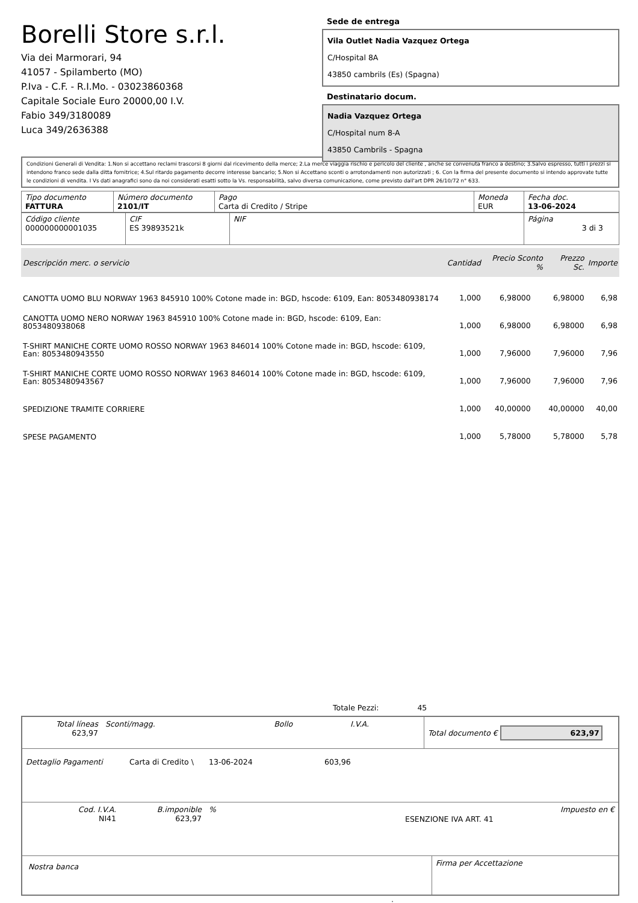Borelli Store s.r.l.
Via dei Marmorari, 94
41057 - Spilamberto (MO)
P.Iva - C.F. - R.I.Mo. - 03023860368
Capitale Sociale Euro 20000,00 I.V.
Fabio 349/3180089
Luca 349/2636388
Sede de entrega
Vila Outlet Nadia Vazquez Ortega
C/Hospital 8A
43850 cambrils (Es) (Spagna)
Destinatario docum.
Nadia Vazquez Ortega
C/Hospital num 8-A
43850 Cambrils - Spagna
Condizioni Generali di Vendita: 1.Non si accettano reclami trascorsi 8 giorni dal ricevimento della merce; 2.La merce viaggia rischio e pericolo del cliente , anche se convenuta franco a destino; 3.Salvo espresso, tutti i prezzi si intendono franco sede dalla ditta fornitrice; 4.Sul ritardo pagamento decorre interesse bancario; 5.Non si Accettano sconti o arrotondamenti non autorizzati ; 6. Con la firma del presente documento si intendo approvate tutte le condizioni di vendita. I Vs dati anagrafici sono da noi considerati esatti sotto la Vs. responsabilità, salvo diversa comunicazione, come previsto dall'art DPR 26/10/72 n° 633.
| Tipo documento FATTURA | Número documento 2101/IT | Pago Carta di Credito / Stripe | Moneda EUR | Fecha doc. 13-06-2024 |
| Código cliente 000000000001035 | CIF ES 39893521k | NIF | Página 3 di 3 |
| Descripción merc. o servicio | Cantidad | Precio Sconto % | Prezzo Sc. | Importe |
| --- | --- | --- | --- | --- |
| CANOTTA UOMO BLU NORWAY 1963 845910 100% Cotone made in: BGD, hscode: 6109, Ean: 8053480938174 | 1,000 | 6,98000 | 6,98000 | 6,98 |
| CANOTTA UOMO NERO NORWAY 1963 845910 100% Cotone made in: BGD, hscode: 6109, Ean: 8053480938068 | 1,000 | 6,98000 | 6,98000 | 6,98 |
| T-SHIRT MANICHE CORTE UOMO ROSSO NORWAY 1963 846014 100% Cotone made in: BGD, hscode: 6109, Ean: 8053480943550 | 1,000 | 7,96000 | 7,96000 | 7,96 |
| T-SHIRT MANICHE CORTE UOMO ROSSO NORWAY 1963 846014 100% Cotone made in: BGD, hscode: 6109, Ean: 8053480943567 | 1,000 | 7,96000 | 7,96000 | 7,96 |
| SPEDIZIONE TRAMITE CORRIERE | 1,000 | 40,00000 | 40,00000 | 40,00 |
| SPESE PAGAMENTO | 1,000 | 5,78000 | 5,78000 | 5,78 |
Totale Pezzi: 45
| Total líneas 623,97 | Sconti/magg. | Bollo | I.V.A. | Total documento € 623,97 |
| Dettaglio Pagamenti | Carta di Credito \ | 13-06-2024 | 603,96 |
| Cod. I.V.A. NI41 | B.imponible 623,97 | % | ESENZIONE IVA ART. 41 | Impuesto en € |
| Nostra banca | Firma per Accettazione |
: